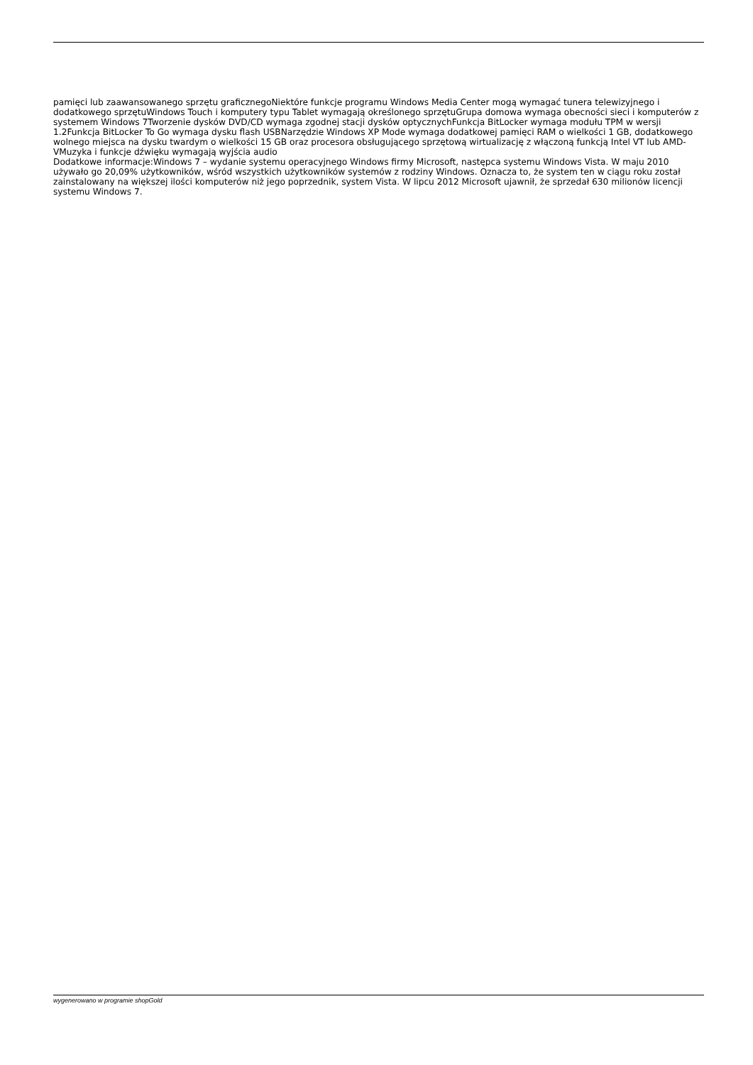pamięci lub zaawansowanego sprzętu graficznegoNiektóre funkcje programu Windows Media Center mogą wymagać tunera telewizyjnego i dodatkowego sprzętuWindows Touch i komputery typu Tablet wymagają określonego sprzętuGrupa domowa wymaga obecności sieci i komputerów z systemem Windows 7Tworzenie dysków DVD/CD wymaga zgodnej stacji dysków optycznychFunkcja BitLocker wymaga modułu TPM w wersji 1.2Funkcja BitLocker To Go wymaga dysku flash USBNarzędzie Windows XP Mode wymaga dodatkowej pamięci RAM o wielkości 1 GB, dodatkowego wolnego miejsca na dysku twardym o wielkości 15 GB oraz procesora obsługującego sprzętową wirtualizację z włączoną funkcją Intel VT lub AMD-VMuzyka i funkcje dźwięku wymagają wyjścia audio
Dodatkowe informacje:Windows 7 – wydanie systemu operacyjnego Windows firmy Microsoft, następca systemu Windows Vista. W maju 2010 używało go 20,09% użytkowników, wśród wszystkich użytkowników systemów z rodziny Windows. Oznacza to, że system ten w ciągu roku został zainstalowany na większej ilości komputerów niż jego poprzednik, system Vista. W lipcu 2012 Microsoft ujawnił, że sprzedał 630 milionów licencji systemu Windows 7.
wygenerowano w programie shopGold